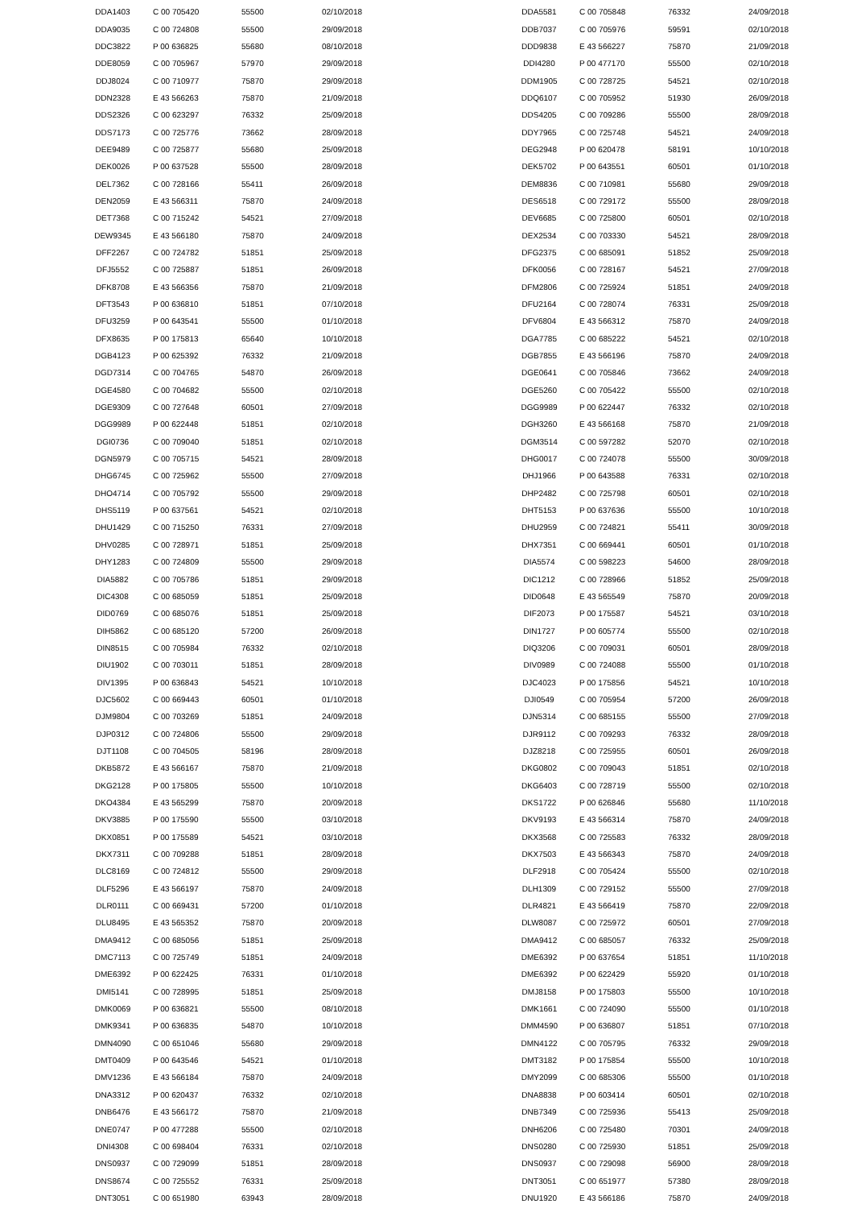| DDA1403 | C 00 705420 | 55500 | 02/10/2018 |
| DDA9035 | C 00 724808 | 55500 | 29/09/2018 |
| DDC3822 | P 00 636825 | 55680 | 08/10/2018 |
| DDE8059 | C 00 705967 | 57970 | 29/09/2018 |
| DDJ8024 | C 00 710977 | 75870 | 29/09/2018 |
| DDN2328 | E 43 566263 | 75870 | 21/09/2018 |
| DDS2326 | C 00 623297 | 76332 | 25/09/2018 |
| DDS7173 | C 00 725776 | 73662 | 28/09/2018 |
| DEE9489 | C 00 725877 | 55680 | 25/09/2018 |
| DEK0026 | P 00 637528 | 55500 | 28/09/2018 |
| DEL7362 | C 00 728166 | 55411 | 26/09/2018 |
| DEN2059 | E 43 566311 | 75870 | 24/09/2018 |
| DET7368 | C 00 715242 | 54521 | 27/09/2018 |
| DEW9345 | E 43 566180 | 75870 | 24/09/2018 |
| DFF2267 | C 00 724782 | 51851 | 25/09/2018 |
| DFJ5552 | C 00 725887 | 51851 | 26/09/2018 |
| DFK8708 | E 43 566356 | 75870 | 21/09/2018 |
| DFT3543 | P 00 636810 | 51851 | 07/10/2018 |
| DFU3259 | P 00 643541 | 55500 | 01/10/2018 |
| DFX8635 | P 00 175813 | 65640 | 10/10/2018 |
| DGB4123 | P 00 625392 | 76332 | 21/09/2018 |
| DGD7314 | C 00 704765 | 54870 | 26/09/2018 |
| DGE4580 | C 00 704682 | 55500 | 02/10/2018 |
| DGE9309 | C 00 727648 | 60501 | 27/09/2018 |
| DGG9989 | P 00 622448 | 51851 | 02/10/2018 |
| DGI0736 | C 00 709040 | 51851 | 02/10/2018 |
| DGN5979 | C 00 705715 | 54521 | 28/09/2018 |
| DHG6745 | C 00 725962 | 55500 | 27/09/2018 |
| DHO4714 | C 00 705792 | 55500 | 29/09/2018 |
| DHS5119 | P 00 637561 | 54521 | 02/10/2018 |
| DHU1429 | C 00 715250 | 76331 | 27/09/2018 |
| DHV0285 | C 00 728971 | 51851 | 25/09/2018 |
| DHY1283 | C 00 724809 | 55500 | 29/09/2018 |
| DIA5882 | C 00 705786 | 51851 | 29/09/2018 |
| DIC4308 | C 00 685059 | 51851 | 25/09/2018 |
| DID0769 | C 00 685076 | 51851 | 25/09/2018 |
| DIH5862 | C 00 685120 | 57200 | 26/09/2018 |
| DIN8515 | C 00 705984 | 76332 | 02/10/2018 |
| DIU1902 | C 00 703011 | 51851 | 28/09/2018 |
| DIV1395 | P 00 636843 | 54521 | 10/10/2018 |
| DJC5602 | C 00 669443 | 60501 | 01/10/2018 |
| DJM9804 | C 00 703269 | 51851 | 24/09/2018 |
| DJP0312 | C 00 724806 | 55500 | 29/09/2018 |
| DJT1108 | C 00 704505 | 58196 | 28/09/2018 |
| DKB5872 | E 43 566167 | 75870 | 21/09/2018 |
| DKG2128 | P 00 175805 | 55500 | 10/10/2018 |
| DKO4384 | E 43 565299 | 75870 | 20/09/2018 |
| DKV3885 | P 00 175590 | 55500 | 03/10/2018 |
| DKX0851 | P 00 175589 | 54521 | 03/10/2018 |
| DKX7311 | C 00 709288 | 51851 | 28/09/2018 |
| DLC8169 | C 00 724812 | 55500 | 29/09/2018 |
| DLF5296 | E 43 566197 | 75870 | 24/09/2018 |
| DLR0111 | C 00 669431 | 57200 | 01/10/2018 |
| DLU8495 | E 43 565352 | 75870 | 20/09/2018 |
| DMA9412 | C 00 685056 | 51851 | 25/09/2018 |
| DMC7113 | C 00 725749 | 51851 | 24/09/2018 |
| DME6392 | P 00 622425 | 76331 | 01/10/2018 |
| DMI5141 | C 00 728995 | 51851 | 25/09/2018 |
| DMK0069 | P 00 636821 | 55500 | 08/10/2018 |
| DMK9341 | P 00 636835 | 54870 | 10/10/2018 |
| DMN4090 | C 00 651046 | 55680 | 29/09/2018 |
| DMT0409 | P 00 643546 | 54521 | 01/10/2018 |
| DMV1236 | E 43 566184 | 75870 | 24/09/2018 |
| DNA3312 | P 00 620437 | 76332 | 02/10/2018 |
| DNB6476 | E 43 566172 | 75870 | 21/09/2018 |
| DNE0747 | P 00 477288 | 55500 | 02/10/2018 |
| DNI4308 | C 00 698404 | 76331 | 02/10/2018 |
| DNS0937 | C 00 729099 | 51851 | 28/09/2018 |
| DNS8674 | C 00 725552 | 76331 | 25/09/2018 |
| DNT3051 | C 00 651980 | 63943 | 28/09/2018 |
| DDA5581 | C 00 705848 | 76332 | 24/09/2018 |
| DDB7037 | C 00 705976 | 59591 | 02/10/2018 |
| DDD9838 | E 43 566227 | 75870 | 21/09/2018 |
| DDI4280 | P 00 477170 | 55500 | 02/10/2018 |
| DDM1905 | C 00 728725 | 54521 | 02/10/2018 |
| DDQ6107 | C 00 705952 | 51930 | 26/09/2018 |
| DDS4205 | C 00 709286 | 55500 | 28/09/2018 |
| DDY7965 | C 00 725748 | 54521 | 24/09/2018 |
| DEG2948 | P 00 620478 | 58191 | 10/10/2018 |
| DEK5702 | P 00 643551 | 60501 | 01/10/2018 |
| DEM8836 | C 00 710981 | 55680 | 29/09/2018 |
| DES6518 | C 00 729172 | 55500 | 28/09/2018 |
| DEV6685 | C 00 725800 | 60501 | 02/10/2018 |
| DEX2534 | C 00 703330 | 54521 | 28/09/2018 |
| DFG2375 | C 00 685091 | 51852 | 25/09/2018 |
| DFK0056 | C 00 728167 | 54521 | 27/09/2018 |
| DFM2806 | C 00 725924 | 51851 | 24/09/2018 |
| DFU2164 | C 00 728074 | 76331 | 25/09/2018 |
| DFV6804 | E 43 566312 | 75870 | 24/09/2018 |
| DGA7785 | C 00 685222 | 54521 | 02/10/2018 |
| DGB7855 | E 43 566196 | 75870 | 24/09/2018 |
| DGE0641 | C 00 705846 | 73662 | 24/09/2018 |
| DGE5260 | C 00 705422 | 55500 | 02/10/2018 |
| DGG9989 | P 00 622447 | 76332 | 02/10/2018 |
| DGH3260 | E 43 566168 | 75870 | 21/09/2018 |
| DGM3514 | C 00 597282 | 52070 | 02/10/2018 |
| DHG0017 | C 00 724078 | 55500 | 30/09/2018 |
| DHJ1966 | P 00 643588 | 76331 | 02/10/2018 |
| DHP2482 | C 00 725798 | 60501 | 02/10/2018 |
| DHT5153 | P 00 637636 | 55500 | 10/10/2018 |
| DHU2959 | C 00 724821 | 55411 | 30/09/2018 |
| DHX7351 | C 00 669441 | 60501 | 01/10/2018 |
| DIA5574 | C 00 598223 | 54600 | 28/09/2018 |
| DIC1212 | C 00 728966 | 51852 | 25/09/2018 |
| DID0648 | E 43 565549 | 75870 | 20/09/2018 |
| DIF2073 | P 00 175587 | 54521 | 03/10/2018 |
| DIN1727 | P 00 605774 | 55500 | 02/10/2018 |
| DIQ3206 | C 00 709031 | 60501 | 28/09/2018 |
| DIV0989 | C 00 724088 | 55500 | 01/10/2018 |
| DJC4023 | P 00 175856 | 54521 | 10/10/2018 |
| DJI0549 | C 00 705954 | 57200 | 26/09/2018 |
| DJN5314 | C 00 685155 | 55500 | 27/09/2018 |
| DJR9112 | C 00 709293 | 76332 | 28/09/2018 |
| DJZ8218 | C 00 725955 | 60501 | 26/09/2018 |
| DKG0802 | C 00 709043 | 51851 | 02/10/2018 |
| DKG6403 | C 00 728719 | 55500 | 02/10/2018 |
| DKS1722 | P 00 626846 | 55680 | 11/10/2018 |
| DKV9193 | E 43 566314 | 75870 | 24/09/2018 |
| DKX3568 | C 00 725583 | 76332 | 28/09/2018 |
| DKX7503 | E 43 566343 | 75870 | 24/09/2018 |
| DLF2918 | C 00 705424 | 55500 | 02/10/2018 |
| DLH1309 | C 00 729152 | 55500 | 27/09/2018 |
| DLR4821 | E 43 566419 | 75870 | 22/09/2018 |
| DLW8087 | C 00 725972 | 60501 | 27/09/2018 |
| DMA9412 | C 00 685057 | 76332 | 25/09/2018 |
| DME6392 | P 00 637654 | 51851 | 11/10/2018 |
| DME6392 | P 00 622429 | 55920 | 01/10/2018 |
| DMJ8158 | P 00 175803 | 55500 | 10/10/2018 |
| DMK1661 | C 00 724090 | 55500 | 01/10/2018 |
| DMM4590 | P 00 636807 | 51851 | 07/10/2018 |
| DMN4122 | C 00 705795 | 76332 | 29/09/2018 |
| DMT3182 | P 00 175854 | 55500 | 10/10/2018 |
| DMY2099 | C 00 685306 | 55500 | 01/10/2018 |
| DNA8838 | P 00 603414 | 60501 | 02/10/2018 |
| DNB7349 | C 00 725936 | 55413 | 25/09/2018 |
| DNH6206 | C 00 725480 | 70301 | 24/09/2018 |
| DNS0280 | C 00 725930 | 51851 | 25/09/2018 |
| DNS0937 | C 00 729098 | 56900 | 28/09/2018 |
| DNT3051 | C 00 651977 | 57380 | 28/09/2018 |
| DNU1920 | E 43 566186 | 75870 | 24/09/2018 |